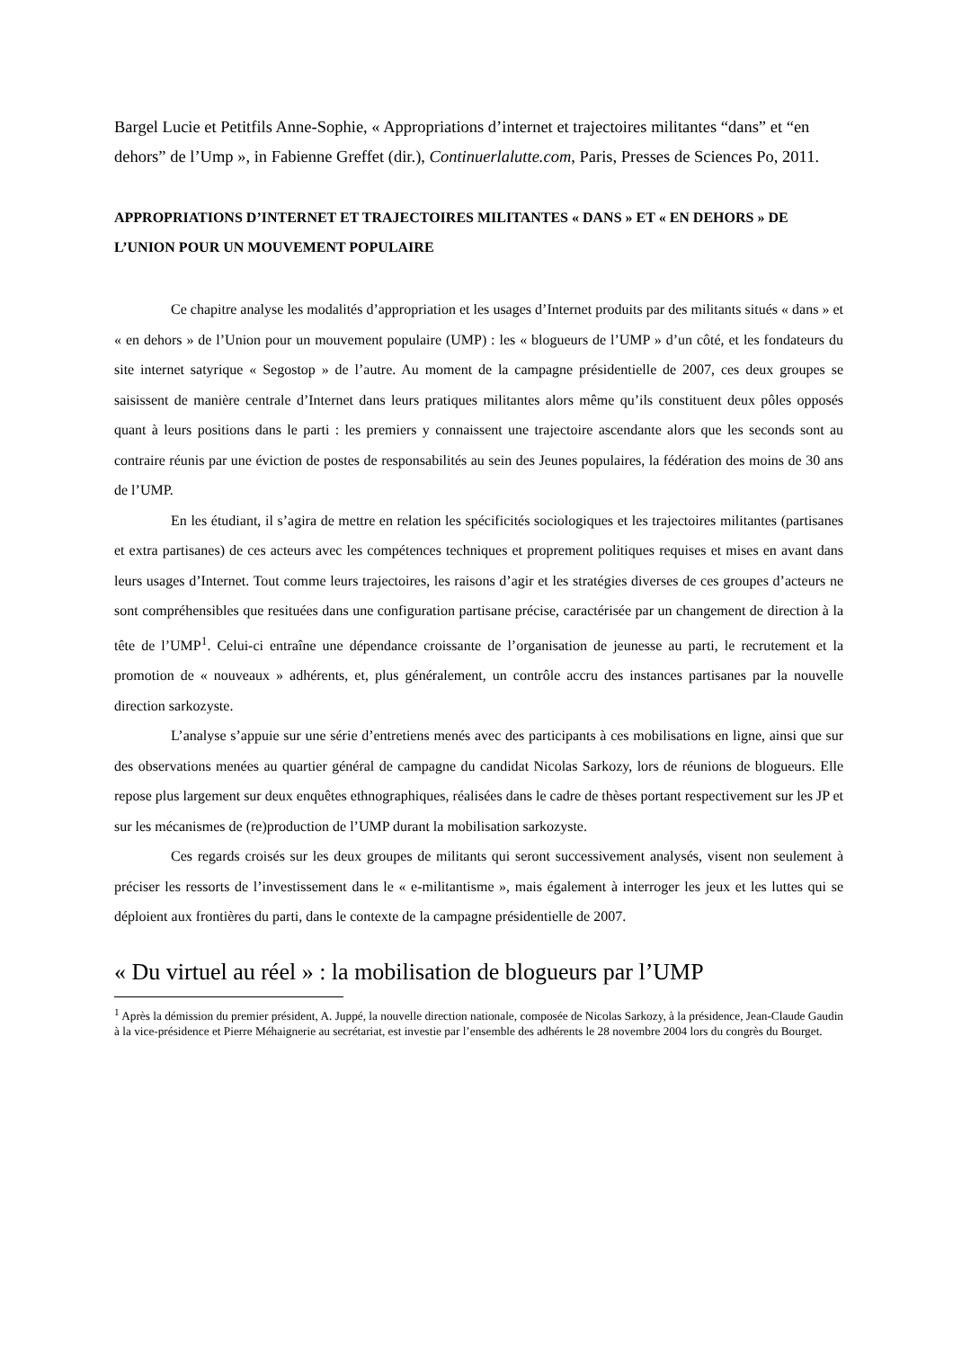Bargel Lucie et Petitfils Anne-Sophie, « Appropriations d’internet et trajectoires militantes “dans” et “en dehors” de l’Ump », in Fabienne Greffet (dir.), Continuerlalutte.com, Paris, Presses de Sciences Po, 2011.
APPROPRIATIONS D’INTERNET ET TRAJECTOIRES MILITANTES « DANS » ET « EN DEHORS » DE L’UNION POUR UN MOUVEMENT POPULAIRE
Ce chapitre analyse les modalités d’appropriation et les usages d’Internet produits par des militants situés « dans » et « en dehors » de l’Union pour un mouvement populaire (UMP) : les « blogueurs de l’UMP » d’un côté, et les fondateurs du site internet satyrique « Segostop » de l’autre. Au moment de la campagne présidentielle de 2007, ces deux groupes se saisissent de manière centrale d’Internet dans leurs pratiques militantes alors même qu’ils constituent deux pôles opposés quant à leurs positions dans le parti : les premiers y connaissent une trajectoire ascendante alors que les seconds sont au contraire réunis par une éviction de postes de responsabilités au sein des Jeunes populaires, la fédération des moins de 30 ans de l’UMP.
En les étudiant, il s’agira de mettre en relation les spécificités sociologiques et les trajectoires militantes (partisanes et extra partisanes) de ces acteurs avec les compétences techniques et proprement politiques requises et mises en avant dans leurs usages d’Internet. Tout comme leurs trajectoires, les raisons d’agir et les stratégies diverses de ces groupes d’acteurs ne sont compréhensibles que resituées dans une configuration partisane précise, caractérisée par un changement de direction à la tête de l’UMP<sup>1</sup>. Celui-ci entraîne une dépendance croissante de l’organisation de jeunesse au parti, le recrutement et la promotion de « nouveaux » adhérents, et, plus généralement, un contrôle accru des instances partisanes par la nouvelle direction sarkozyste.
L’analyse s’appuie sur une série d’entretiens menés avec des participants à ces mobilisations en ligne, ainsi que sur des observations menées au quartier général de campagne du candidat Nicolas Sarkozy, lors de réunions de blogueurs. Elle repose plus largement sur deux enquêtes ethnographiques, réalisées dans le cadre de thèses portant respectivement sur les JP et sur les mécanismes de (re)production de l’UMP durant la mobilisation sarkozyste.
Ces regards croisés sur les deux groupes de militants qui seront successivement analysés, visent non seulement à préciser les ressorts de l’investissement dans le « e-militantisme », mais également à interroger les jeux et les luttes qui se déploient aux frontières du parti, dans le contexte de la campagne présidentielle de 2007.
« Du virtuel au réel » : la mobilisation de blogueurs par l’UMP
<sup>1</sup> Après la démission du premier président, A. Juppé, la nouvelle direction nationale, composée de Nicolas Sarkozy, à la présidence, Jean-Claude Gaudin à la vice-présidence et Pierre Méhaignerie au secrétariat, est investie par l’ensemble des adhérents le 28 novembre 2004 lors du congrès du Bourget.